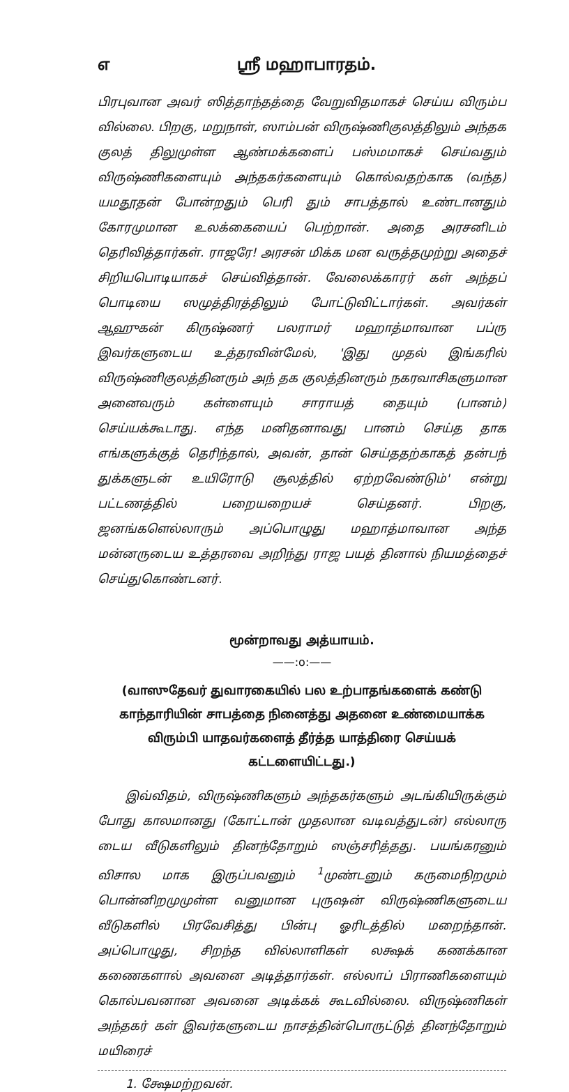௭ ஸ்ரீ மஹாபாரதம்.
பிரபுவான அவர் ஸித்தாந்தத்தை வேறுவிதமாகச் செய்ய விரும்ப வில்லை. பிறகு, மறுநாள், ஸாம்பன் விருஷ்ணிகுலத்திலும் அந்தக குலத் திலுமுள்ள ஆண்மக்களைப் பஸ்மமாகச் செய்வதும் விருஷ்ணிகளையும் அந்தகர்களையும் கொல்வதற்காக (வந்த) யமதூதன் போன்றதும் பெரி தும் சாபத்தால் உண்டானதும் கோரமுமான உலக்கையைப் பெற்றான். அதை அரசனிடம் தெரிவித்தார்கள். ராஜரே! அரசன் மிக்க மன வருத்தமுற்று அதைச் சிறியபொடியாகச் செய்வித்தான். வேலைக்காரர் கள் அந்தப் பொடியை ஸமுத்திரத்திலும் போட்டுவிட்டார்கள். அவர்கள் ஆஹுகன் கிருஷ்ணர் பலராமர் மஹாத்மாவான பப்ரு இவர்களுடைய உத்தரவின்மேல், 'இது முதல் இங்கரில் விருஷ்ணிகுலத்தினரும் அந் தக குலத்தினரும் நகரவாசிகளுமான அனைவரும் கள்ளையும் சாராயத் தையும் (பானம்) செய்யக்கூடாது. எந்த மனிதனாவது பானம் செய்த தாக எங்களுக்குத் தெரிந்தால், அவன், தான் செய்ததற்காகத் தன்பந் துக்களுடன் உயிரோடு சூலத்தில் ஏற்றவேண்டும்' என்று பட்டணத்தில் பறையறையச் செய்தனர். பிறகு, ஜனங்களெல்லாரும் அப்பொழுது மஹாத்மாவான அந்த மன்னருடைய உத்தரவை அறிந்து ராஜ பயத் தினால் நியமத்தைச் செய்துகொண்டனர்.
மூன்றாவது அத்யாயம்.
——:o:——
(வாஸுதேவர் துவாரகையில் பல உற்பாதங்களைக் கண்டு காந்தாரியின் சாபத்தை நினைத்து அதனை உண்மையாக்க விரும்பி யாதவர்களைத் தீர்த்த யாத்திரை செய்யக் கட்டளையிட்டது.)
இவ்விதம், விருஷ்ணிகளும் அந்தகர்களும் அடங்கியிருக்கும் போது காலமானது (கோட்டான் முதலான வடிவத்துடன்) எல்லாரு டைய வீடுகளிலும் தினந்தோறும் ஸஞ்சரித்தது. பயங்கரனும் விசால மாக இருப்பவனும் <sup>1</sup>முண்டனும் கருமைநிறமும் பொன்னிறமுமுள்ள வனுமான புருஷன் விருஷ்ணிகளுடைய வீடுகளில் பிரவேசித்து பின்பு ஓரிடத்தில் மறைந்தான். அப்பொழுது, சிறந்த வில்லாளிகள் லக்ஷக் கணக்கான கணைகளால் அவனை அடித்தார்கள். எல்லாப் பிராணிகளையும் கொல்பவனான அவனை அடிக்கக் கூடவில்லை. விருஷ்ணிகள் அந்தகர் கள் இவர்களுடைய நாசத்தின்பொருட்டுத் தினந்தோறும் மயிரைச்
1. க்ஷேமற்றவன்.